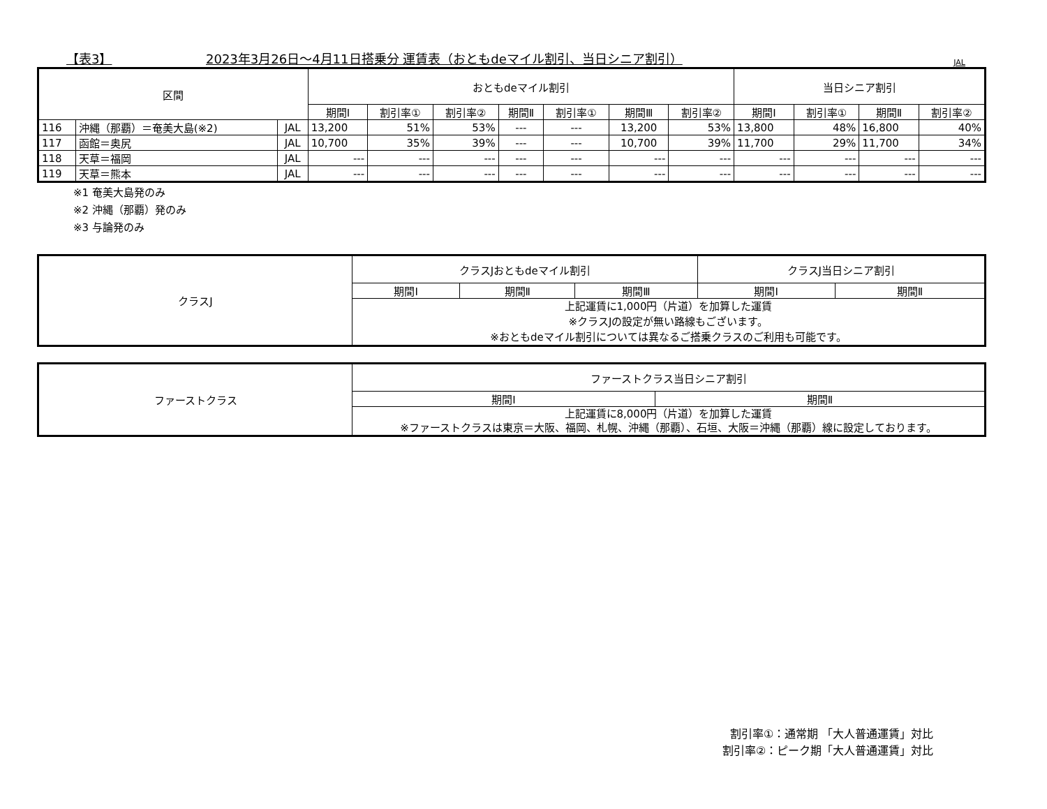【表3】 2023年3月26日～4月11日搭乗分 運賃表（おともdeマイル割引、当日シニア割引） JAL
| 区間 | | | おともdeマイル割引 | | | | | | | 当日シニア割引 | | | |
| --- | --- | --- | --- | --- | --- | --- | --- | --- | --- | --- | --- | --- | --- |
| | | | 期間Ⅰ | 割引率① | 割引率② | 期間Ⅱ | 割引率① | 期間Ⅲ | 割引率② | 期間Ⅰ | 割引率① | 期間Ⅱ | 割引率② |
| 116 | 沖縄（那覇）＝奄美大島(※2) | JAL | 13,200 | 51% | 53% | --- | --- | 13,200 | 53% | 13,800 | 48% | 16,800 | 40% |
| 117 | 函館＝奥尻 | JAL | 10,700 | 35% | 39% | --- | --- | 10,700 | 39% | 11,700 | 29% | 11,700 | 34% |
| 118 | 天草＝福岡 | JAL | --- | --- | --- | --- | --- | --- | --- | --- | --- | --- | --- |
| 119 | 天草＝熊本 | JAL | --- | --- | --- | --- | --- | --- | --- | --- | --- | --- | --- |
※1 奄美大島発のみ
※2 沖縄（那覇）発のみ
※3 与論発のみ
| クラスJ | クラスJおともdeマイル割引 | | | クラスJ当日シニア割引 | |
| --- | --- | --- | --- | --- | --- |
| | 期間Ⅰ | 期間Ⅱ | 期間Ⅲ | 期間Ⅰ | 期間Ⅱ |
| | 上記運賃に1,000円（片道）を加算した運賃 ※クラスJの設定が無い路線もございます。 ※おともdeマイル割引については異なるご搭乗クラスのご利用も可能です。 | | | | |
| ファーストクラス | ファーストクラス当日シニア割引 | |
| --- | --- | --- |
| | 期間Ⅰ | 期間Ⅱ |
| | 上記運賃に8,000円（片道）を加算した運賃 ※ファーストクラスは東京＝大阪、福岡、札幌、沖縄（那覇）、石垣、大阪＝沖縄（那覇）線に設定しております。 | |
割引率①：通常期 「大人普通運賃」対比
割引率②：ピーク期「大人普通運賃」対比